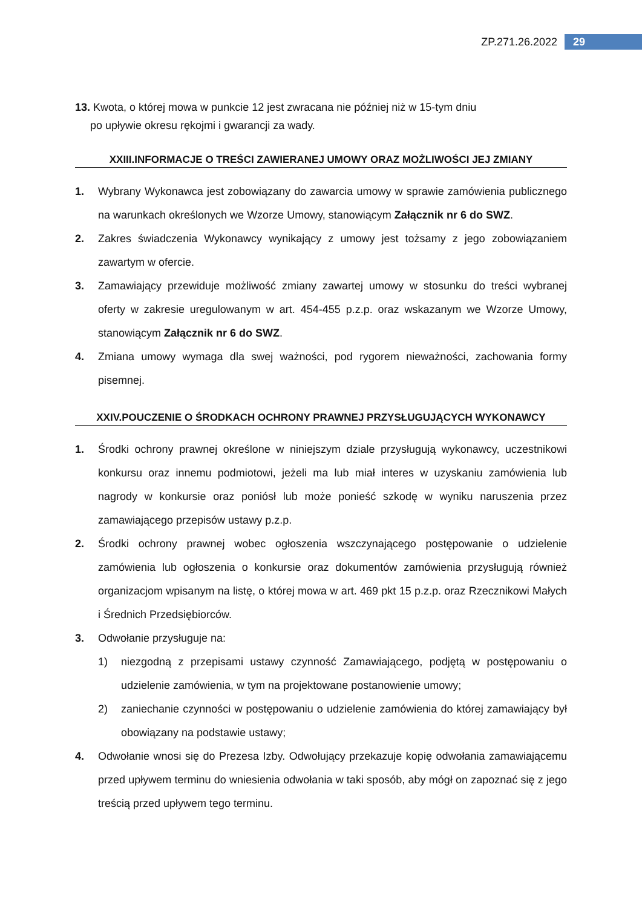ZP.271.26.2022 29
13. Kwota, o której mowa w punkcie 12 jest zwracana nie później niż w 15-tym dniu
po upływie okresu rękojmi i gwarancji za wady.
XXIII.INFORMACJE O TREŚCI ZAWIERANEJ UMOWY ORAZ MOŻLIWOŚCI JEJ ZMIANY
1. Wybrany Wykonawca jest zobowiązany do zawarcia umowy w sprawie zamówienia publicznego na warunkach określonych we Wzorze Umowy, stanowiącym Załącznik nr 6 do SWZ.
2. Zakres świadczenia Wykonawcy wynikający z umowy jest tożsamy z jego zobowiązaniem zawartym w ofercie.
3. Zamawiający przewiduje możliwość zmiany zawartej umowy w stosunku do treści wybranej oferty w zakresie uregulowanym w art. 454-455 p.z.p. oraz wskazanym we Wzorze Umowy, stanowiącym Załącznik nr 6 do SWZ.
4. Zmiana umowy wymaga dla swej ważności, pod rygorem nieważności, zachowania formy pisemnej.
XXIV.POUCZENIE O ŚRODKACH OCHRONY PRAWNEJ PRZYSŁUGUJĄCYCH WYKONAWCY
1. Środki ochrony prawnej określone w niniejszym dziale przysługują wykonawcy, uczestnikowi konkursu oraz innemu podmiotowi, jeżeli ma lub miał interes w uzyskaniu zamówienia lub nagrody w konkursie oraz poniósł lub może ponieść szkodę w wyniku naruszenia przez zamawiającego przepisów ustawy p.z.p.
2. Środki ochrony prawnej wobec ogłoszenia wszczynającego postępowanie o udzielenie zamówienia lub ogłoszenia o konkursie oraz dokumentów zamówienia przysługują również organizacjom wpisanym na listę, o której mowa w art. 469 pkt 15 p.z.p. oraz Rzecznikowi Małych i Średnich Przedsiębiorców.
3. Odwołanie przysługuje na:
1) niezgodną z przepisami ustawy czynność Zamawiającego, podjętą w postępowaniu o udzielenie zamówienia, w tym na projektowane postanowienie umowy;
2) zaniechanie czynności w postępowaniu o udzielenie zamówienia do której zamawiający był obowiązany na podstawie ustawy;
4. Odwołanie wnosi się do Prezesa Izby. Odwołujący przekazuje kopię odwołania zamawiającemu przed upływem terminu do wniesienia odwołania w taki sposób, aby mógł on zapoznać się z jego treścią przed upływem tego terminu.